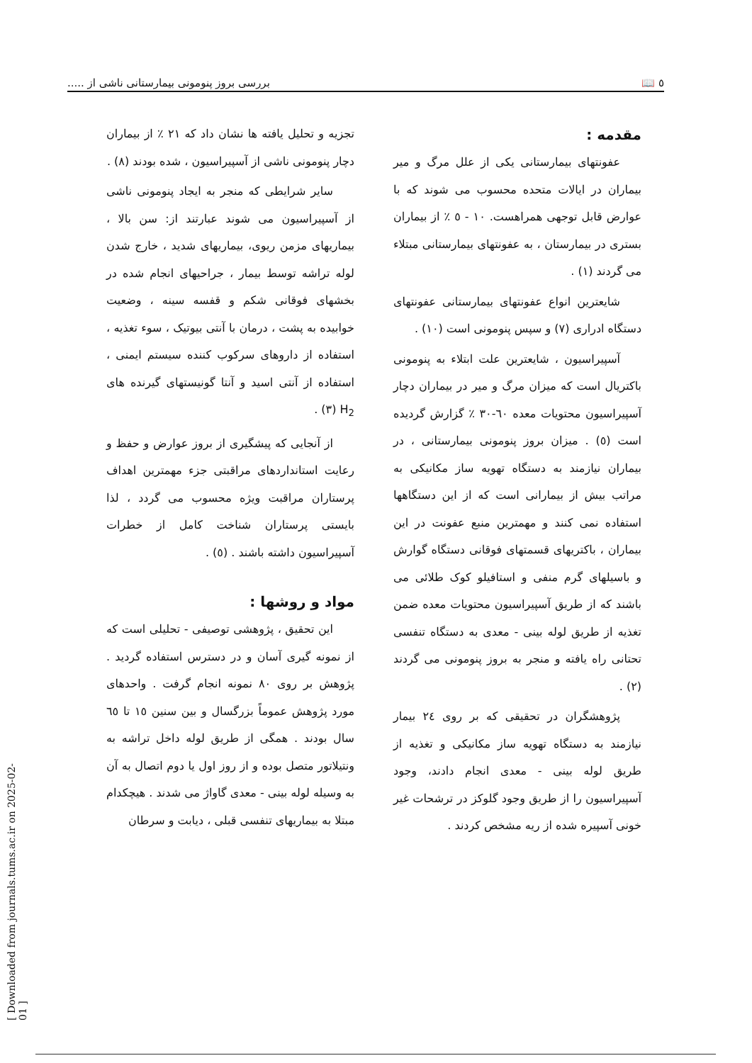٥ 📖 بررسی بروز پنومونی بیمارستانی ناشی از .....
مقدمه :
عفونتهای بیمارستانی یکی از علل مرگ و میر بیماران در ایالات متحده محسوب می شوند که با عوارض قابل توجهی همراهست. ١٠ - ٥ ٪ از بیماران بستری در بیمارستان ، به عفونتهای بیمارستانی مبتلاء می گردند (١) .
شایعترین انواع عفونتهای بیمارستانی عفونتهای دستگاه ادراری (٧) و سپس پنومونی است (١٠) .
آسپیراسیون ، شایعترین علت ابتلاء به پنومونی باکتریال است که میزان مرگ و میر در بیماران دچار آسپیراسیون محتویات معده ٦٠-٣٠ ٪ گزارش گردیده است (٥) . میزان بروز پنومونی بیمارستانی ، در بیماران نیازمند به دستگاه تهویه ساز مکانیکی به مراتب بیش از بیمارانی است که از این دستگاهها استفاده نمی کنند و مهمترین منبع عفونت در این بیماران ، باکتریهای قسمتهای فوقانی دستگاه گوارش و باسیلهای گرم منفی و استافیلو کوک طلائی می باشند که از طریق آسپیراسیون محتویات معده ضمن تغذیه از طریق لوله بینی - معدی به دستگاه تنفسی تحتانی راه یافته و منجر به بروز پنومونی می گردند (٢) .
پژوهشگران در تحقیقی که بر روی ٢٤ بیمار نیازمند به دستگاه تهویه ساز مکانیکی و تغذیه از طریق لوله بینی - معدی انجام دادند، وجود آسپیراسیون را از طریق وجود گلوکز در ترشحات غیر خونی آسپیره شده از ریه مشخص کردند .
تجزیه و تحلیل یافته ها نشان داد که ٢١ ٪ از بیماران دچار پنومونی ناشی از آسپیراسیون ، شده بودند (٨) .
سایر شرایطی که منجر به ایجاد پنومونی ناشی از آسپیراسیون می شوند عبارتند از: سن بالا ، بیماریهای مزمن ریوی، بیماریهای شدید ، خارج شدن لوله تراشه توسط بیمار ، جراحیهای انجام شده در بخشهای فوقانی شکم و قفسه سینه ، وضعیت خوابیده به پشت ، درمان با آنتی بیوتیک ، سوء تغذیه ، استفاده از داروهای سرکوب کننده سیستم ایمنی ، استفاده از آنتی اسید و آنتا گونیستهای گیرنده های H<sub>2</sub> (٣) .
از آنجایی که پیشگیری از بروز عوارض و حفظ و رعایت استانداردهای مراقبتی جزء مهمترین اهداف پرستاران مراقبت ویژه محسوب می گردد ، لذا بایستی پرستاران شناخت کامل از خطرات آسپیراسیون داشته باشند . (٥) .
مواد و روشها :
این تحقیق ، پژوهشی توصیفی - تحلیلی است که از نمونه گیری آسان و در دسترس استفاده گردید . پژوهش بر روی ٨٠ نمونه انجام گرفت . واحدهای مورد پژوهش عموماً بزرگسال و بین سنین ١٥ تا ٦٥ سال بودند . همگی از طریق لوله داخل تراشه به ونتیلاتور متصل بوده و از روز اول یا دوم اتصال به آن به وسیله لوله بینی - معدی گاواژ می شدند . هیچکدام مبتلا به بیماریهای تنفسی قبلی ، دیابت و سرطان
[ Downloaded from journals.tums.ac.ir on 2025-02-01 ]